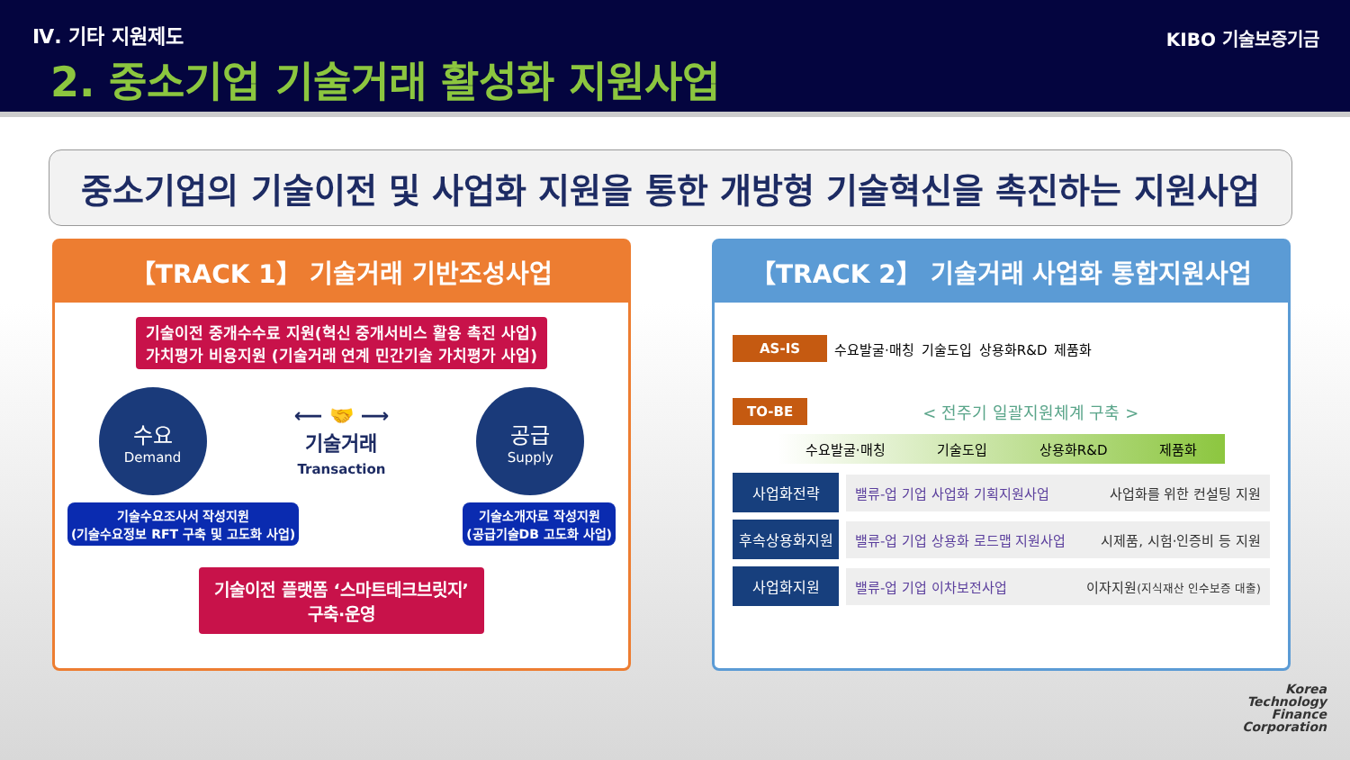Ⅳ. 기타 지원제도
2. 중소기업 기술거래 활성화 지원사업
KIBO 기술보증기금
중소기업의 기술이전 및 사업화 지원을 통한 개방형 기술혁신을 촉진하는 지원사업
【TRACK 1】 기술거래 기반조성사업
기술이전 중개수수료 지원(혁신 중개서비스 활용 촉진 사업)
가치평가 비용지원 (기술거래 연계 민간기술 가치평가 사업)
수요
Demand
⟵ 🤝 ⟶
기술거래
Transaction
공급
Supply
기술수요조사서 작성지원
(기술수요정보 RFT 구축 및 고도화 사업)
기술소개자료 작성지원
(공급기술DB 고도화 사업)
기술이전 플랫폼 ‘스마트테크브릿지’
구축·운영
【TRACK 2】 기술거래 사업화 통합지원사업
AS-IS
수요발굴·매칭 기술도입 상용화R&D 제품화
TO-BE
< 전주기 일괄지원체계 구축 >
수요발굴·매칭 기술도입 상용화R&D 제품화
사업화전략
밸류-업 기업 사업화 기획지원사업 사업화를 위한 컨설팅 지원
후속상용화지원
밸류-업 기업 상용화 로드맵 지원사업 시제품, 시험·인증비 등 지원
사업화지원
밸류-업 기업 이차보전사업 이자지원(지식재산 인수보증 대출)
Korea
Technology
Finance
Corporation